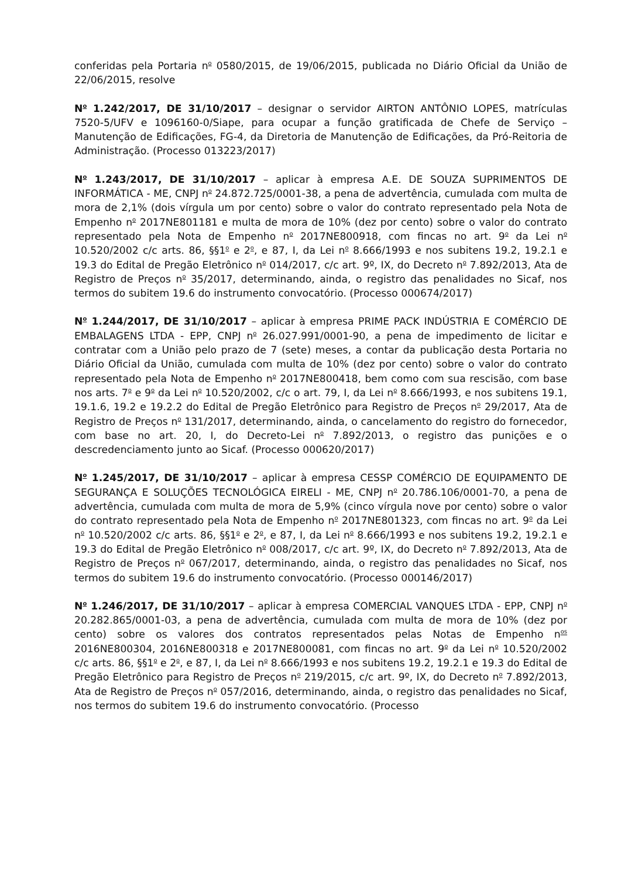conferidas pela Portaria n<sup>o</sup> 0580/2015, de 19/06/2015, publicada no Diário Oficial da União de 22/06/2015, resolve
N<sup>o</sup> 1.242/2017, DE 31/10/2017 – designar o servidor AIRTON ANTÔNIO LOPES, matrículas 7520-5/UFV e 1096160-0/Siape, para ocupar a função gratificada de Chefe de Serviço – Manutenção de Edificações, FG-4, da Diretoria de Manutenção de Edificações, da Pró-Reitoria de Administração. (Processo 013223/2017)
N<sup>o</sup> 1.243/2017, DE 31/10/2017 – aplicar à empresa A.E. DE SOUZA SUPRIMENTOS DE INFORMÁTICA - ME, CNPJ n<sup>o</sup> 24.872.725/0001-38, a pena de advertência, cumulada com multa de mora de 2,1% (dois vírgula um por cento) sobre o valor do contrato representado pela Nota de Empenho n<sup>o</sup> 2017NE801181 e multa de mora de 10% (dez por cento) sobre o valor do contrato representado pela Nota de Empenho n<sup>o</sup> 2017NE800918, com fincas no art. 9<sup>o</sup> da Lei n<sup>o</sup> 10.520/2002 c/c arts. 86, §§1<sup>o</sup> e 2<sup>o</sup>, e 87, I, da Lei n<sup>o</sup> 8.666/1993 e nos subitens 19.2, 19.2.1 e 19.3 do Edital de Pregão Eletrônico n<sup>o</sup> 014/2017, c/c art. 9º, IX, do Decreto n<sup>o</sup> 7.892/2013, Ata de Registro de Preços n<sup>o</sup> 35/2017, determinando, ainda, o registro das penalidades no Sicaf, nos termos do subitem 19.6 do instrumento convocatório. (Processo 000674/2017)
N<sup>o</sup> 1.244/2017, DE 31/10/2017 – aplicar à empresa PRIME PACK INDÚSTRIA E COMÉRCIO DE EMBALAGENS LTDA - EPP, CNPJ n<sup>o</sup> 26.027.991/0001-90, a pena de impedimento de licitar e contratar com a União pelo prazo de 7 (sete) meses, a contar da publicação desta Portaria no Diário Oficial da União, cumulada com multa de 10% (dez por cento) sobre o valor do contrato representado pela Nota de Empenho n<sup>o</sup> 2017NE800418, bem como com sua rescisão, com base nos arts. 7<sup>o</sup> e 9<sup>o</sup> da Lei n<sup>o</sup> 10.520/2002, c/c o art. 79, I, da Lei n<sup>o</sup> 8.666/1993, e nos subitens 19.1, 19.1.6, 19.2 e 19.2.2 do Edital de Pregão Eletrônico para Registro de Preços n<sup>o</sup> 29/2017, Ata de Registro de Preços n<sup>o</sup> 131/2017, determinando, ainda, o cancelamento do registro do fornecedor, com base no art. 20, I, do Decreto-Lei n<sup>o</sup> 7.892/2013, o registro das punições e o descredenciamento junto ao Sicaf. (Processo 000620/2017)
N<sup>o</sup> 1.245/2017, DE 31/10/2017 – aplicar à empresa CESSP COMÉRCIO DE EQUIPAMENTO DE SEGURANÇA E SOLUÇÕES TECNOLÓGICA EIRELI - ME, CNPJ n<sup>o</sup> 20.786.106/0001-70, a pena de advertência, cumulada com multa de mora de 5,9% (cinco vírgula nove por cento) sobre o valor do contrato representado pela Nota de Empenho n<sup>o</sup> 2017NE801323, com fincas no art. 9<sup>o</sup> da Lei n<sup>o</sup> 10.520/2002 c/c arts. 86, §§1<sup>o</sup> e 2<sup>o</sup>, e 87, I, da Lei n<sup>o</sup> 8.666/1993 e nos subitens 19.2, 19.2.1 e 19.3 do Edital de Pregão Eletrônico n<sup>o</sup> 008/2017, c/c art. 9º, IX, do Decreto n<sup>o</sup> 7.892/2013, Ata de Registro de Preços n<sup>o</sup> 067/2017, determinando, ainda, o registro das penalidades no Sicaf, nos termos do subitem 19.6 do instrumento convocatório. (Processo 000146/2017)
N<sup>o</sup> 1.246/2017, DE 31/10/2017 – aplicar à empresa COMERCIAL VANQUES LTDA - EPP, CNPJ n<sup>o</sup> 20.282.865/0001-03, a pena de advertência, cumulada com multa de mora de 10% (dez por cento) sobre os valores dos contratos representados pelas Notas de Empenho n<sup>os</sup> 2016NE800304, 2016NE800318 e 2017NE800081, com fincas no art. 9<sup>o</sup> da Lei n<sup>o</sup> 10.520/2002 c/c arts. 86, §§1<sup>o</sup> e 2<sup>o</sup>, e 87, I, da Lei n<sup>o</sup> 8.666/1993 e nos subitens 19.2, 19.2.1 e 19.3 do Edital de Pregão Eletrônico para Registro de Preços n<sup>o</sup> 219/2015, c/c art. 9º, IX, do Decreto n<sup>o</sup> 7.892/2013, Ata de Registro de Preços n<sup>o</sup> 057/2016, determinando, ainda, o registro das penalidades no Sicaf, nos termos do subitem 19.6 do instrumento convocatório. (Processo